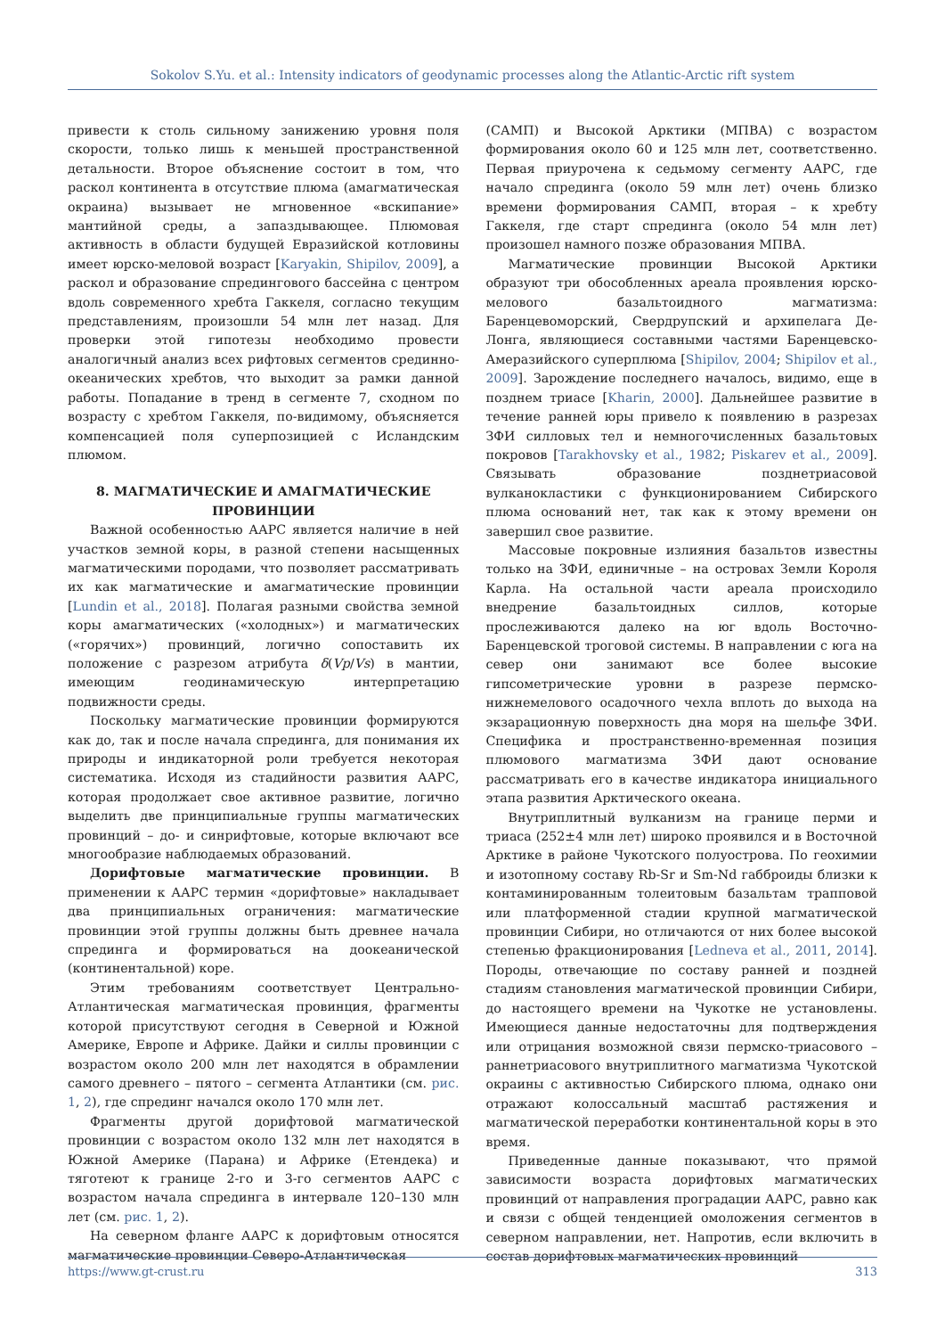Sokolov S.Yu. et al.: Intensity indicators of geodynamic processes along the Atlantic-Arctic rift system
привести к столь сильному занижению уровня поля скорости, только лишь к меньшей пространственной детальности. Второе объяснение состоит в том, что раскол континента в отсутствие плюма (амагматическая окраина) вызывает не мгновенное «вскипание» мантийной среды, а запаздывающее. Плюмовая активность в области будущей Евразийской котловины имеет юрско-меловой возраст [Karyakin, Shipilov, 2009], а раскол и образование спредингового бассейна с центром вдоль современного хребта Гаккеля, согласно текущим представлениям, произошли 54 млн лет назад. Для проверки этой гипотезы необходимо провести аналогичный анализ всех рифтовых сегментов срединно-океанических хребтов, что выходит за рамки данной работы. Попадание в тренд в сегменте 7, сходном по возрасту с хребтом Гаккеля, по-видимому, объясняется компенсацией поля суперпозицией с Исландским плюмом.
8. МАГМАТИЧЕСКИЕ И АМАГМАТИЧЕСКИЕ ПРОВИНЦИИ
Важной особенностью ААРС является наличие в ней участков земной коры, в разной степени насыщенных магматическими породами, что позволяет рассматривать их как магматические и амагматические провинции [Lundin et al., 2018]. Полагая разными свойства земной коры амагматических («холодных») и магматических («горячих») провинций, логично сопоставить их положение с разрезом атрибута δ(Vp/Vs) в мантии, имеющим геодинамическую интерпретацию подвижности среды.
Поскольку магматические провинции формируются как до, так и после начала спрединга, для понимания их природы и индикаторной роли требуется некоторая систематика. Исходя из стадийности развития ААРС, которая продолжает свое активное развитие, логично выделить две принципиальные группы магматических провинций – до- и синрифтовые, которые включают все многообразие наблюдаемых образований.
Дорифтовые магматические провинции. В применении к ААРС термин «дорифтовые» накладывает два принципиальных ограничения: магматические провинции этой группы должны быть древнее начала спрединга и формироваться на доокеанической (континентальной) коре.
Этим требованиям соответствует Центрально-Атлантическая магматическая провинция, фрагменты которой присутствуют сегодня в Северной и Южной Америке, Европе и Африке. Дайки и силлы провинции с возрастом около 200 млн лет находятся в обрамлении самого древнего – пятого – сегмента Атлантики (см. рис. 1, 2), где спрединг начался около 170 млн лет.
Фрагменты другой дорифтовой магматической провинции с возрастом около 132 млн лет находятся в Южной Америке (Парана) и Африке (Етендека) и тяготеют к границе 2-го и 3-го сегментов ААРС с возрастом начала спрединга в интервале 120–130 млн лет (см. рис. 1, 2).
На северном фланге ААРС к дорифтовым относятся магматические провинции Северо-Атлантическая
(САМП) и Высокой Арктики (МПВА) с возрастом формирования около 60 и 125 млн лет, соответственно. Первая приурочена к седьмому сегменту ААРС, где начало спрединга (около 59 млн лет) очень близко времени формирования САМП, вторая – к хребту Гаккеля, где старт спрединга (около 54 млн лет) произошел намного позже образования МПВА.
Магматические провинции Высокой Арктики образуют три обособленных ареала проявления юрско-мелового базальтоидного магматизма: Баренцевоморский, Свердрупский и архипелага Де-Лонга, являющиеся составными частями Баренцевско-Амеразийского суперплюма [Shipilov, 2004; Shipilov et al., 2009]. Зарождение последнего началось, видимо, еще в позднем триасе [Kharin, 2000]. Дальнейшее развитие в течение ранней юры привело к появлению в разрезах ЗФИ силловых тел и немногочисленных базальтовых покровов [Tarakhovsky et al., 1982; Piskarev et al., 2009]. Связывать образование позднетриасовой вулканокластики с функционированием Сибирского плюма оснований нет, так как к этому времени он завершил свое развитие.
Массовые покровные излияния базальтов известны только на ЗФИ, единичные – на островах Земли Короля Карла. На остальной части ареала происходило внедрение базальтоидных силлов, которые прослеживаются далеко на юг вдоль Восточно-Баренцевской троговой системы. В направлении с юга на север они занимают все более высокие гипсометрические уровни в разрезе пермско-нижнемелового осадочного чехла вплоть до выхода на экзарационную поверхность дна моря на шельфе ЗФИ. Специфика и пространственно-временная позиция плюмового магматизма ЗФИ дают основание рассматривать его в качестве индикатора инициального этапа развития Арктического океана.
Внутриплитный вулканизм на границе перми и триаса (252±4 млн лет) широко проявился и в Восточной Арктике в районе Чукотского полуострова. По геохимии и изотопному составу Rb-Sr и Sm-Nd габброиды близки к контаминированным толеитовым базальтам трапповой или платформенной стадии крупной магматической провинции Сибири, но отличаются от них более высокой степенью фракционирования [Ledneva et al., 2011, 2014]. Породы, отвечающие по составу ранней и поздней стадиям становления магматической провинции Сибири, до настоящего времени на Чукотке не установлены. Имеющиеся данные недостаточны для подтверждения или отрицания возможной связи пермско-триасового – раннетриасового внутриплитного магматизма Чукотской окраины с активностью Сибирского плюма, однако они отражают колоссальный масштаб растяжения и магматической переработки континентальной коры в это время.
Приведенные данные показывают, что прямой зависимости возраста дорифтовых магматических провинций от направления проградации ААРС, равно как и связи с общей тенденцией омоложения сегментов в северном направлении, нет. Напротив, если включить в состав дорифтовых магматических провинций
https://www.gt-crust.ru 313